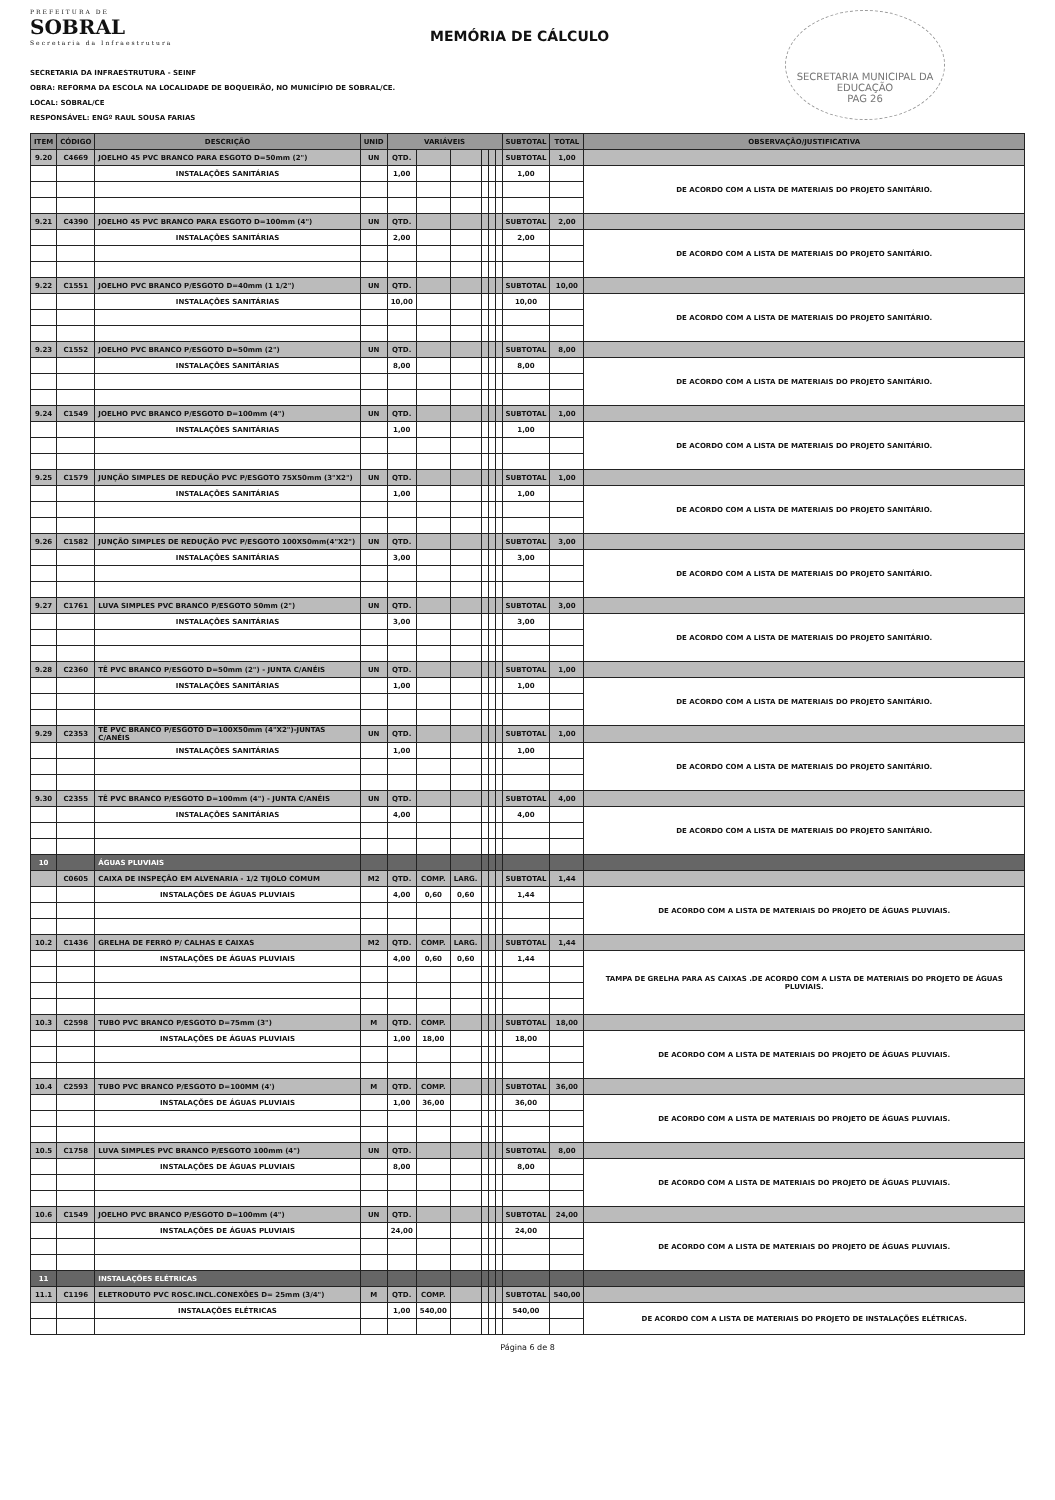PREFEITURA DE
SOBRAL
Secretaria da Infraestrutura
MEMÓRIA DE CÁLCULO
SECRETARIA MUNICIPAL DA EDUCAÇÃO
PAG 26
SECRETARIA DA INFRAESTRUTURA - SEINF
OBRA: REFORMA DA ESCOLA NA LOCALIDADE DE BOQUEIRÃO, NO MUNICÍPIO DE SOBRAL/CE.
LOCAL: SOBRAL/CE
RESPONSÁVEL: ENGº RAUL SOUSA FARIAS
| ITEM | CÓDIGO | DESCRIÇÃO | UNID | VARIÁVEIS | | | | | | SUBTOTAL | TOTAL | OBSERVAÇÃO/JUSTIFICATIVA |
| --- | --- | --- | --- | --- | --- | --- | --- | --- | --- | --- | --- | --- |
| 9.20 | C4669 | JOELHO 45 PVC BRANCO PARA ESGOTO D=50mm (2") | UN | QTD. | | | | | | SUBTOTAL | 1,00 | |
| | | INSTALAÇÕES SANITÁRIAS | | 1,00 | | | | | | 1,00 | | DE ACORDO COM A LISTA DE MATERIAIS DO PROJETO SANITÁRIO. |
| 9.21 | C4390 | JOELHO 45 PVC BRANCO PARA ESGOTO D=100mm (4") | UN | QTD. | | | | | | SUBTOTAL | 2,00 | |
| | | INSTALAÇÕES SANITÁRIAS | | 2,00 | | | | | | 2,00 | | DE ACORDO COM A LISTA DE MATERIAIS DO PROJETO SANITÁRIO. |
| 9.22 | C1551 | JOELHO PVC BRANCO P/ESGOTO D=40mm (1 1/2") | UN | QTD. | | | | | | SUBTOTAL | 10,00 | |
| | | INSTALAÇÕES SANITÁRIAS | | 10,00 | | | | | | 10,00 | | DE ACORDO COM A LISTA DE MATERIAIS DO PROJETO SANITÁRIO. |
| 9.23 | C1552 | JOELHO PVC BRANCO P/ESGOTO D=50mm (2") | UN | QTD. | | | | | | SUBTOTAL | 8,00 | |
| | | INSTALAÇÕES SANITÁRIAS | | 8,00 | | | | | | 8,00 | | DE ACORDO COM A LISTA DE MATERIAIS DO PROJETO SANITÁRIO. |
| 9.24 | C1549 | JOELHO PVC BRANCO P/ESGOTO D=100mm (4") | UN | QTD. | | | | | | SUBTOTAL | 1,00 | |
| | | INSTALAÇÕES SANITÁRIAS | | 1,00 | | | | | | 1,00 | | DE ACORDO COM A LISTA DE MATERIAIS DO PROJETO SANITÁRIO. |
| 9.25 | C1579 | JUNÇÃO SIMPLES DE REDUÇÃO PVC P/ESGOTO 75X50mm (3"X2") | UN | QTD. | | | | | | SUBTOTAL | 1,00 | |
| | | INSTALAÇÕES SANITÁRIAS | | 1,00 | | | | | | 1,00 | | DE ACORDO COM A LISTA DE MATERIAIS DO PROJETO SANITÁRIO. |
| 9.26 | C1582 | JUNÇÃO SIMPLES DE REDUÇÃO PVC P/ESGOTO 100X50mm(4"X2") | UN | QTD. | | | | | | SUBTOTAL | 3,00 | |
| | | INSTALAÇÕES SANITÁRIAS | | 3,00 | | | | | | 3,00 | | DE ACORDO COM A LISTA DE MATERIAIS DO PROJETO SANITÁRIO. |
| 9.27 | C1761 | LUVA SIMPLES PVC BRANCO P/ESGOTO 50mm (2") | UN | QTD. | | | | | | SUBTOTAL | 3,00 | |
| | | INSTALAÇÕES SANITÁRIAS | | 3,00 | | | | | | 3,00 | | DE ACORDO COM A LISTA DE MATERIAIS DO PROJETO SANITÁRIO. |
| 9.28 | C2360 | TÊ PVC BRANCO P/ESGOTO D=50mm (2") - JUNTA C/ANÉIS | UN | QTD. | | | | | | SUBTOTAL | 1,00 | |
| | | INSTALAÇÕES SANITÁRIAS | | 1,00 | | | | | | 1,00 | | DE ACORDO COM A LISTA DE MATERIAIS DO PROJETO SANITÁRIO. |
| 9.29 | C2353 | TÊ PVC BRANCO P/ESGOTO D=100X50mm (4"X2")-JUNTAS C/ANÉIS | UN | QTD. | | | | | | SUBTOTAL | 1,00 | |
| | | INSTALAÇÕES SANITÁRIAS | | 1,00 | | | | | | 1,00 | | DE ACORDO COM A LISTA DE MATERIAIS DO PROJETO SANITÁRIO. |
| 9.30 | C2355 | TÊ PVC BRANCO P/ESGOTO D=100mm (4") - JUNTA C/ANÉIS | UN | QTD. | | | | | | SUBTOTAL | 4,00 | |
| | | INSTALAÇÕES SANITÁRIAS | | 4,00 | | | | | | 4,00 | | DE ACORDO COM A LISTA DE MATERIAIS DO PROJETO SANITÁRIO. |
| 10 | | ÁGUAS PLUVIAIS | | | | | | | | | | |
| | C0605 | CAIXA DE INSPEÇÃO EM ALVENARIA - 1/2 TIJOLO COMUM | M2 | QTD. | COMP. | LARG. | | | | SUBTOTAL | 1,44 | |
| | | INSTALAÇÕES DE ÁGUAS PLUVIAIS | | 4,00 | 0,60 | 0,60 | | | | 1,44 | | DE ACORDO COM A LISTA DE MATERIAIS DO PROJETO DE ÁGUAS PLUVIAIS. |
| 10.2 | C1436 | GRELHA DE FERRO P/ CALHAS E CAIXAS | M2 | QTD. | COMP. | LARG. | | | | SUBTOTAL | 1,44 | |
| | | INSTALAÇÕES DE ÁGUAS PLUVIAIS | | 4,00 | 0,60 | 0,60 | | | | 1,44 | | TAMPA DE GRELHA PARA AS CAIXAS .DE ACORDO COM A LISTA DE MATERIAIS DO PROJETO DE ÁGUAS PLUVIAIS. |
| 10.3 | C2598 | TUBO PVC BRANCO P/ESGOTO D=75mm (3") | M | QTD. | COMP. | | | | | SUBTOTAL | 18,00 | |
| | | INSTALAÇÕES DE ÁGUAS PLUVIAIS | | 1,00 | 18,00 | | | | | 18,00 | | DE ACORDO COM A LISTA DE MATERIAIS DO PROJETO DE ÁGUAS PLUVIAIS. |
| 10.4 | C2593 | TUBO PVC BRANCO P/ESGOTO D=100MM (4') | M | QTD. | COMP. | | | | | SUBTOTAL | 36,00 | |
| | | INSTALAÇÕES DE ÁGUAS PLUVIAIS | | 1,00 | 36,00 | | | | | 36,00 | | DE ACORDO COM A LISTA DE MATERIAIS DO PROJETO DE ÁGUAS PLUVIAIS. |
| 10.5 | C1758 | LUVA SIMPLES PVC BRANCO P/ESGOTO 100mm (4") | UN | QTD. | | | | | | SUBTOTAL | 8,00 | |
| | | INSTALAÇÕES DE ÁGUAS PLUVIAIS | | 8,00 | | | | | | 8,00 | | DE ACORDO COM A LISTA DE MATERIAIS DO PROJETO DE ÁGUAS PLUVIAIS. |
| 10.6 | C1549 | JOELHO PVC BRANCO P/ESGOTO D=100mm (4") | UN | QTD. | | | | | | SUBTOTAL | 24,00 | |
| | | INSTALAÇÕES DE ÁGUAS PLUVIAIS | | 24,00 | | | | | | 24,00 | | DE ACORDO COM A LISTA DE MATERIAIS DO PROJETO DE ÁGUAS PLUVIAIS. |
| 11 | | INSTALAÇÕES ELÉTRICAS | | | | | | | | | | |
| 11.1 | C1196 | ELETRODUTO PVC ROSC.INCL.CONEXÕES D= 25mm (3/4") | M | QTD. | COMP. | | | | | SUBTOTAL | 540,00 | |
| | | INSTALAÇÕES ELÉTRICAS | | 1,00 | 540,00 | | | | | 540,00 | | DE ACORDO COM A LISTA DE MATERIAIS DO PROJETO DE INSTALAÇÕES ELÉTRICAS. |
Página 6 de 8